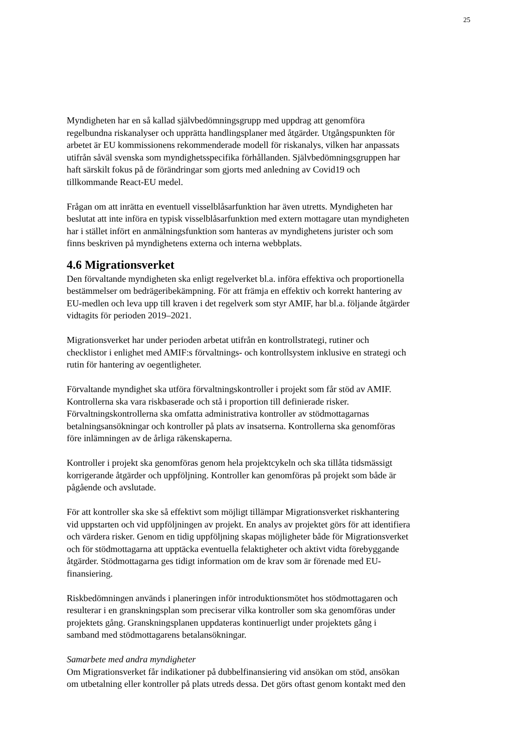25
Myndigheten har en så kallad självbedömningsgrupp med uppdrag att genomföra
regelbundna riskanalyser och upprätta handlingsplaner med åtgärder. Utgångspunkten för
arbetet är EU kommissionens rekommenderade modell för riskanalys, vilken har anpassats
utifrån såväl svenska som myndighetsspecifika förhållanden. Självbedömningsgruppen har
haft särskilt fokus på de förändringar som gjorts med anledning av Covid19 och
tillkommande React-EU medel.
Frågan om att inrätta en eventuell visselblåsarfunktion har även utretts. Myndigheten har
beslutat att inte införa en typisk visselblåsarfunktion med extern mottagare utan myndigheten
har i stället infört en anmälningsfunktion som hanteras av myndighetens jurister och som
finns beskriven på myndighetens externa och interna webbplats.
4.6 Migrationsverket
Den förvaltande myndigheten ska enligt regelverket bl.a. införa effektiva och proportionella
bestämmelser om bedrägeribekämpning. För att främja en effektiv och korrekt hantering av
EU-medlen och leva upp till kraven i det regelverk som styr AMIF, har bl.a. följande åtgärder
vidtagits för perioden 2019–2021.
Migrationsverket har under perioden arbetat utifrån en kontrollstrategi, rutiner och
checklistor i enlighet med AMIF:s förvaltnings- och kontrollsystem inklusive en strategi och
rutin för hantering av oegentligheter.
Förvaltande myndighet ska utföra förvaltningskontroller i projekt som får stöd av AMIF.
Kontrollerna ska vara riskbaserade och stå i proportion till definierade risker.
Förvaltningskontrollerna ska omfatta administrativa kontroller av stödmottagarnas
betalningsansökningar och kontroller på plats av insatserna. Kontrollerna ska genomföras
före inlämningen av de årliga räkenskaperna.
Kontroller i projekt ska genomföras genom hela projektcykeln och ska tillåta tidsmässigt
korrigerande åtgärder och uppföljning. Kontroller kan genomföras på projekt som både är
pågående och avslutade.
För att kontroller ska ske så effektivt som möjligt tillämpar Migrationsverket riskhantering
vid uppstarten och vid uppföljningen av projekt. En analys av projektet görs för att identifiera
och värdera risker. Genom en tidig uppföljning skapas möjligheter både för Migrationsverket
och för stödmottagarna att upptäcka eventuella felaktigheter och aktivt vidta förebyggande
åtgärder. Stödmottagarna ges tidigt information om de krav som är förenade med EU-
finansiering.
Riskbedömningen används i planeringen inför introduktionsmötet hos stödmottagaren och
resulterar i en granskningsplan som preciserar vilka kontroller som ska genomföras under
projektets gång. Granskningsplanen uppdateras kontinuerligt under projektets gång i
samband med stödmottagarens betalansökningar.
Samarbete med andra myndigheter
Om Migrationsverket får indikationer på dubbelfinansiering vid ansökan om stöd, ansökan
om utbetalning eller kontroller på plats utreds dessa. Det görs oftast genom kontakt med den